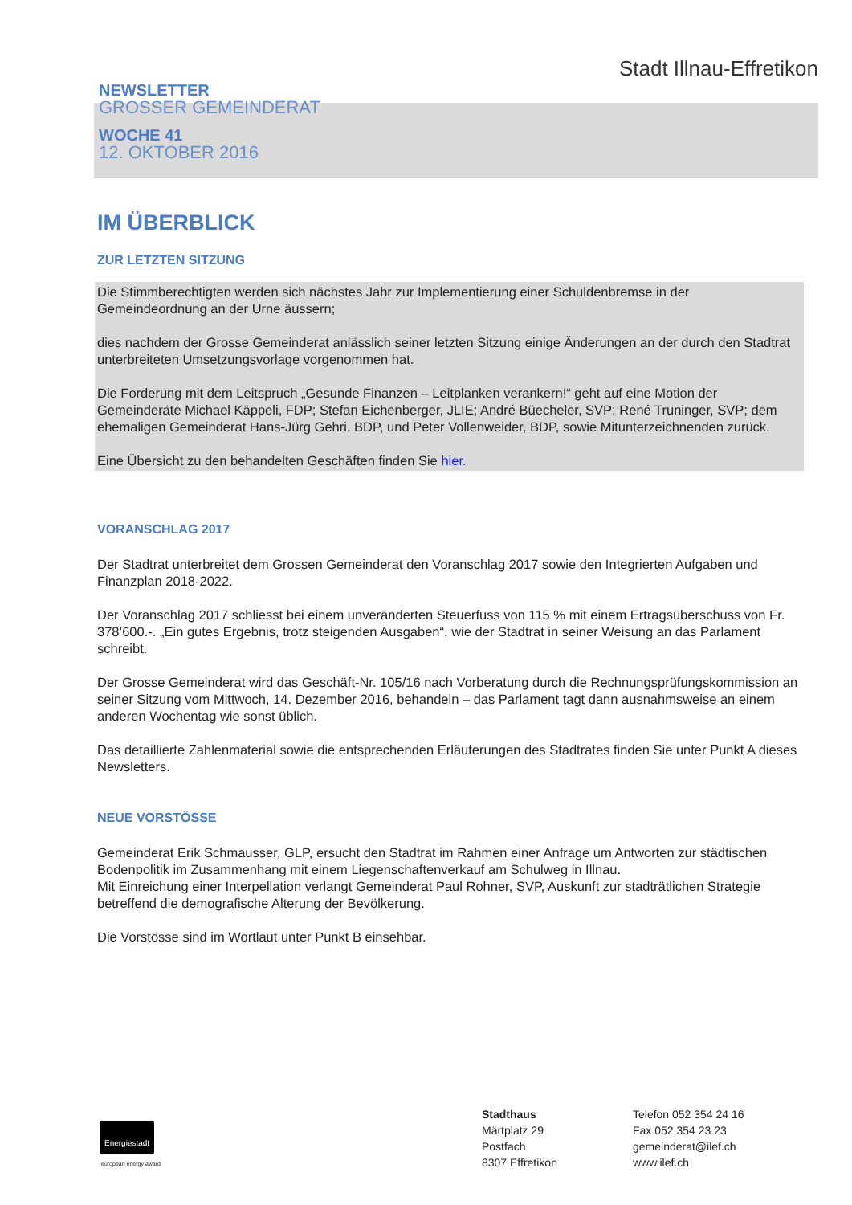Stadt Illnau-Effretikon
NEWSLETTER
GROSSER GEMEINDERAT
WOCHE 41
12. OKTOBER 2016
IM ÜBERBLICK
ZUR LETZTEN SITZUNG
Die Stimmberechtigten werden sich nächstes Jahr zur Implementierung einer Schuldenbremse in der Gemeindeordnung an der Urne äussern;
dies nachdem der Grosse Gemeinderat anlässlich seiner letzten Sitzung einige Änderungen an der durch den Stadtrat unterbreiteten Umsetzungsvorlage vorgenommen hat.
Die Forderung mit dem Leitspruch „Gesunde Finanzen – Leitplanken verankern!“ geht auf eine Motion der Gemeinderäte Michael Käppeli, FDP; Stefan Eichenberger, JLIE; André Büecheler, SVP; René Truninger, SVP; dem ehemaligen Gemeinderat Hans-Jürg Gehri, BDP, und Peter Vollenweider, BDP, sowie Mitunterzeichnenden zurück.
Eine Übersicht zu den behandelten Geschäften finden Sie hier.
VORANSCHLAG 2017
Der Stadtrat unterbreitet dem Grossen Gemeinderat den Voranschlag 2017 sowie den Integrierten Aufgaben und Finanzplan 2018-2022.
Der Voranschlag 2017 schliesst bei einem unveränderten Steuerfuss von 115 % mit einem Ertragsüberschuss von Fr. 378’600.-. „Ein gutes Ergebnis, trotz steigenden Ausgaben“, wie der Stadtrat in seiner Weisung an das Parlament schreibt.
Der Grosse Gemeinderat wird das Geschäft-Nr. 105/16 nach Vorberatung durch die Rechnungsprüfungskommission an seiner Sitzung vom Mittwoch, 14. Dezember 2016, behandeln – das Parlament tagt dann ausnahmsweise an einem anderen Wochentag wie sonst üblich.
Das detaillierte Zahlenmaterial sowie die entsprechenden Erläuterungen des Stadtrates finden Sie unter Punkt A dieses Newsletters.
NEUE VORSTÖSSE
Gemeinderat Erik Schmausser, GLP, ersucht den Stadtrat im Rahmen einer Anfrage um Antworten zur städtischen Bodenpolitik im Zusammenhang mit einem Liegenschaftenverkauf am Schulweg in Illnau.
Mit Einreichung einer Interpellation verlangt Gemeinderat Paul Rohner, SVP, Auskunft zur stadträtlichen Strategie betreffend die demografische Alterung der Bevölkerung.
Die Vorstösse sind im Wortlaut unter Punkt B einsehbar.
Energiestadt
european energy award
Stadthaus
Märtplatz 29
Postfach
8307 Effretikon
Telefon 052 354 24 16
Fax 052 354 23 23
gemeinderat@ilef.ch
www.ilef.ch